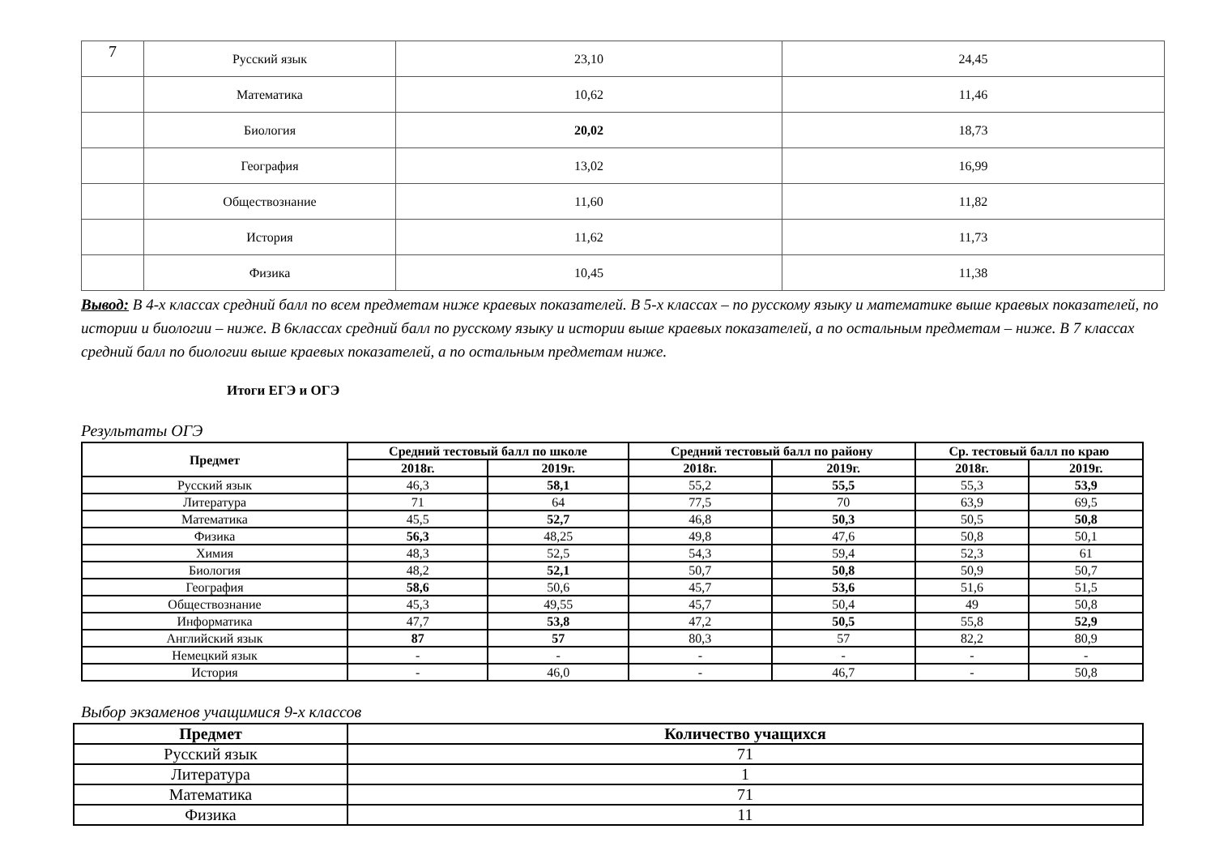| 7 | Русский язык | 23,10 | 24,45 |
| | Математика | 10,62 | 11,46 |
| | Биология | 20,02 | 18,73 |
| | География | 13,02 | 16,99 |
| | Обществознание | 11,60 | 11,82 |
| | История | 11,62 | 11,73 |
| | Физика | 10,45 | 11,38 |
Вывод: В 4-х классах средний балл по всем предметам ниже краевых показателей. В 5-х классах – по русскому языку и математике выше краевых показателей, по истории и биологии – ниже. В 6классах средний балл по русскому языку и истории выше краевых показателей, а по остальным предметам – ниже. В 7 классах средний балл по биологии выше краевых показателей, а по остальным предметам ниже.
Итоги ЕГЭ и ОГЭ
Результаты ОГЭ
| Предмет | Средний тестовый балл по школе | | Средний тестовый балл по району | | Ср. тестовый балл по краю | |
| --- | --- | --- | --- | --- | --- | --- |
| | 2018г. | 2019г. | 2018г. | 2019г. | 2018г. | 2019г. |
| Русский язык | 46,3 | 58,1 | 55,2 | 55,5 | 55,3 | 53,9 |
| Литература | 71 | 64 | 77,5 | 70 | 63,9 | 69,5 |
| Математика | 45,5 | 52,7 | 46,8 | 50,3 | 50,5 | 50,8 |
| Физика | 56,3 | 48,25 | 49,8 | 47,6 | 50,8 | 50,1 |
| Химия | 48,3 | 52,5 | 54,3 | 59,4 | 52,3 | 61 |
| Биология | 48,2 | 52,1 | 50,7 | 50,8 | 50,9 | 50,7 |
| География | 58,6 | 50,6 | 45,7 | 53,6 | 51,6 | 51,5 |
| Обществознание | 45,3 | 49,55 | 45,7 | 50,4 | 49 | 50,8 |
| Информатика | 47,7 | 53,8 | 47,2 | 50,5 | 55,8 | 52,9 |
| Английский язык | 87 | 57 | 80,3 | 57 | 82,2 | 80,9 |
| Немецкий язык | - | - | - | - | - | - |
| История | - | 46,0 | - | 46,7 | - | 50,8 |
Выбор экзаменов учащимися 9-х классов
| Предмет | Количество учащихся |
| --- | --- |
| Русский язык | 71 |
| Литература | 1 |
| Математика | 71 |
| Физика | 11 |